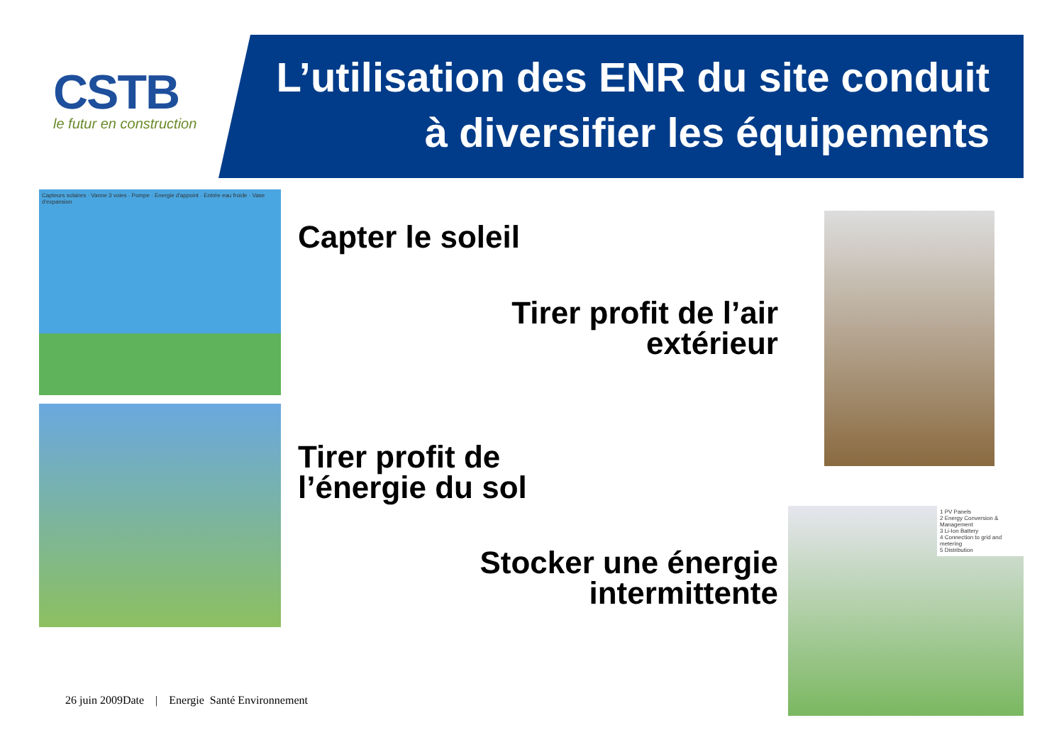CSTB
le futur en construction
L’utilisation des ENR du site conduit à diversifier les équipements
Capteurs solaires · Vanne 3 voies · Pompe · Energie d'appoint · Entrée eau froide · Vase d'expansion
1 PV Panels
2 Energy Conversion & Management
3 Li-Ion Battery
4 Connection to grid and metering
5 Distribution
Capter le soleil
Tirer profit de l’air
extérieur
Tirer profit de
l’énergie du sol
Stocker une énergie
intermittente
26 juin 2009Date | Energie Santé Environnement